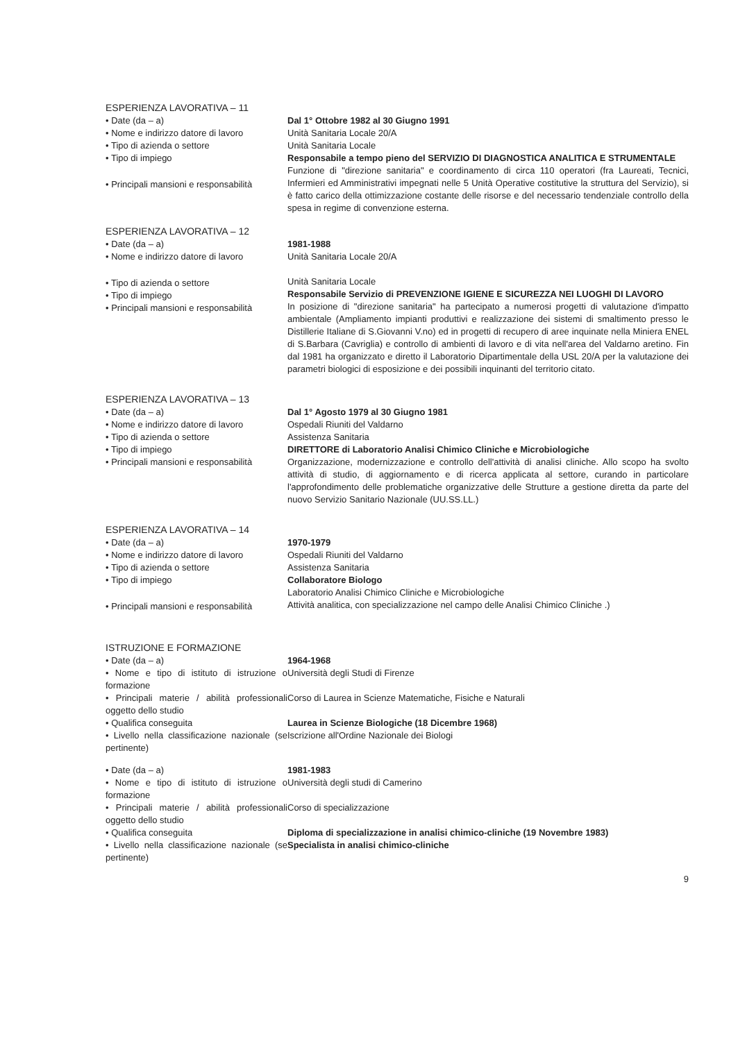ESPERIENZA LAVORATIVA – 11
• Date (da – a)
• Nome e indirizzo datore di lavoro
• Tipo di azienda o settore
• Tipo di impiego
• Principali mansioni e responsabilità
Dal 1° Ottobre 1982 al 30 Giugno 1991
Unità Sanitaria Locale 20/A
Unità Sanitaria Locale
Responsabile a tempo pieno del SERVIZIO DI DIAGNOSTICA ANALITICA E STRUMENTALE
Funzione di "direzione sanitaria" e coordinamento di circa 110 operatori (fra Laureati, Tecnici, Infermieri ed Amministrativi impegnati nelle 5 Unità Operative costitutive la struttura del Servizio), si è fatto carico della ottimizzazione costante delle risorse e del necessario tendenziale controllo della spesa in regime di convenzione esterna.
ESPERIENZA LAVORATIVA – 12
• Date (da – a)
• Nome e indirizzo datore di lavoro
• Tipo di azienda o settore
• Tipo di impiego
• Principali mansioni e responsabilità
1981-1988
Unità Sanitaria Locale 20/A
Unità Sanitaria Locale
Responsabile Servizio di PREVENZIONE IGIENE E SICUREZZA NEI LUOGHI DI LAVORO
In posizione di "direzione sanitaria" ha partecipato a numerosi progetti di valutazione d'impatto ambientale (Ampliamento impianti produttivi e realizzazione dei sistemi di smaltimento presso le Distillerie Italiane di S.Giovanni V.no) ed in progetti di recupero di aree inquinate nella Miniera ENEL di S.Barbara (Cavriglia) e controllo di ambienti di lavoro e di vita nell'area del Valdarno aretino. Fin dal 1981 ha organizzato e diretto il Laboratorio Dipartimentale della USL 20/A per la valutazione dei parametri biologici di esposizione e dei possibili inquinanti del territorio citato.
ESPERIENZA LAVORATIVA – 13
• Date (da – a)
• Nome e indirizzo datore di lavoro
• Tipo di azienda o settore
• Tipo di impiego
• Principali mansioni e responsabilità
Dal 1° Agosto 1979 al 30 Giugno 1981
Ospedali Riuniti del Valdarno
Assistenza Sanitaria
DIRETTORE di Laboratorio Analisi Chimico Cliniche e Microbiologiche
Organizzazione, modernizzazione e controllo dell'attività di analisi cliniche. Allo scopo ha svolto attività di studio, di aggiornamento e di ricerca applicata al settore, curando in particolare l'approfondimento delle problematiche organizzative delle Strutture a gestione diretta da parte del nuovo Servizio Sanitario Nazionale (UU.SS.LL.)
ESPERIENZA LAVORATIVA – 14
• Date (da – a)
• Nome e indirizzo datore di lavoro
• Tipo di azienda o settore
• Tipo di impiego
• Principali mansioni e responsabilità
1970-1979
Ospedali Riuniti del Valdarno
Assistenza Sanitaria
Collaboratore Biologo
Laboratorio Analisi Chimico Cliniche e Microbiologiche
Attività analitica, con specializzazione nel campo delle Analisi Chimico Cliniche .)
ISTRUZIONE E FORMAZIONE
• Date (da – a)
• Nome e tipo di istituto di istruzione o formazione
• Principali materie / abilità professionali oggetto dello studio
• Qualifica conseguita
• Livello nella classificazione nazionale (se pertinente)
1964-1968
Università degli Studi di Firenze
Corso di Laurea in Scienze Matematiche, Fisiche e Naturali
Laurea in Scienze Biologiche (18 Dicembre 1968)
Iscrizione all'Ordine Nazionale dei Biologi
• Date (da – a)
• Nome e tipo di istituto di istruzione o formazione
• Principali materie / abilità professionali oggetto dello studio
• Qualifica conseguita
• Livello nella classificazione nazionale (se pertinente)
1981-1983
Università degli studi di Camerino
Corso di specializzazione
Diploma di specializzazione in analisi chimico-cliniche (19 Novembre 1983)
Specialista in analisi chimico-cliniche
9